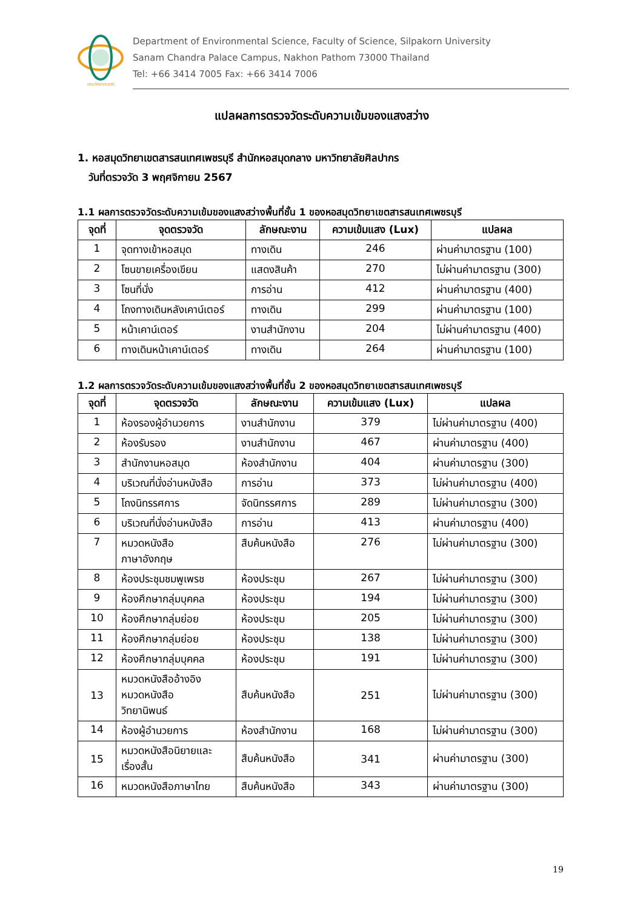คณะวิทยาศาสตร์
Department of Environmental Science, Faculty of Science, Silpakorn University
Sanam Chandra Palace Campus, Nakhon Pathom 73000 Thailand
Tel: +66 3414 7005 Fax: +66 3414 7006
แปลผลการตรวจวัดระดับความเข้มของแสงสว่าง
1. หอสมุดวิทยาเขตสารสนเทศเพชรบุรี สำนักหอสมุดกลาง มหาวิทยาลัยศิลปากร
วันที่ตรวจวัด 3 พฤศจิกายน 2567
1.1 ผลการตรวจวัดระดับความเข้มของแสงสว่างพื้นที่ชั้น 1 ของหอสมุดวิทยาเขตสารสนเทศเพชรบุรี
| จุดที่ | จุดตรวจวัด | ลักษณะงาน | ความเข้มแสง (Lux) | แปลผล |
| --- | --- | --- | --- | --- |
| 1 | จุดทางเข้าหอสมุด | ทางเดิน | 246 | ผ่านค่ามาตรฐาน (100) |
| 2 | โซนขายเครื่องเขียน | แสดงสินค้า | 270 | ไม่ผ่านค่ามาตรฐาน (300) |
| 3 | โซนที่นั่ง | การอ่าน | 412 | ผ่านค่ามาตรฐาน (400) |
| 4 | โถงทางเดินหลังเคาน์เตอร์ | ทางเดิน | 299 | ผ่านค่ามาตรฐาน (100) |
| 5 | หน้าเคาน์เตอร์ | งานสำนักงาน | 204 | ไม่ผ่านค่ามาตรฐาน (400) |
| 6 | ทางเดินหน้าเคาน์เตอร์ | ทางเดิน | 264 | ผ่านค่ามาตรฐาน (100) |
1.2 ผลการตรวจวัดระดับความเข้มของแสงสว่างพื้นที่ชั้น 2 ของหอสมุดวิทยาเขตสารสนเทศเพชรบุรี
| จุดที่ | จุดตรวจวัด | ลักษณะงาน | ความเข้มแสง (Lux) | แปลผล |
| --- | --- | --- | --- | --- |
| 1 | ห้องรองผู้อำนวยการ | งานสำนักงาน | 379 | ไม่ผ่านค่ามาตรฐาน (400) |
| 2 | ห้องรับรอง | งานสำนักงาน | 467 | ผ่านค่ามาตรฐาน (400) |
| 3 | สำนักงานหอสมุด | ห้องสำนักงาน | 404 | ผ่านค่ามาตรฐาน (300) |
| 4 | บริเวณที่นั่งอ่านหนังสือ | การอ่าน | 373 | ไม่ผ่านค่ามาตรฐาน (400) |
| 5 | โถงนิทรรศการ | จัดนิทรรศการ | 289 | ไม่ผ่านค่ามาตรฐาน (300) |
| 6 | บริเวณที่นั่งอ่านหนังสือ | การอ่าน | 413 | ผ่านค่ามาตรฐาน (400) |
| 7 | หมวดหนังสือ ภาษาอังกฤษ | สืบค้นหนังสือ | 276 | ไม่ผ่านค่ามาตรฐาน (300) |
| 8 | ห้องประชุมชมพูเพรช | ห้องประชุม | 267 | ไม่ผ่านค่ามาตรฐาน (300) |
| 9 | ห้องศึกษากลุ่มบุคคล | ห้องประชุม | 194 | ไม่ผ่านค่ามาตรฐาน (300) |
| 10 | ห้องศึกษากลุ่มย่อย | ห้องประชุม | 205 | ไม่ผ่านค่ามาตรฐาน (300) |
| 11 | ห้องศึกษากลุ่มย่อย | ห้องประชุม | 138 | ไม่ผ่านค่ามาตรฐาน (300) |
| 12 | ห้องศึกษากลุ่มบุคคล | ห้องประชุม | 191 | ไม่ผ่านค่ามาตรฐาน (300) |
| 13 | หมวดหนังสืออ้างอิง หมวดหนังสือ วิทยานิพนธ์ | สืบค้นหนังสือ | 251 | ไม่ผ่านค่ามาตรฐาน (300) |
| 14 | ห้องผู้อำนวยการ | ห้องสำนักงาน | 168 | ไม่ผ่านค่ามาตรฐาน (300) |
| 15 | หมวดหนังสือนิยายและ เรื่องสั้น | สืบค้นหนังสือ | 341 | ผ่านค่ามาตรฐาน (300) |
| 16 | หมวดหนังสือภาษาไทย | สืบค้นหนังสือ | 343 | ผ่านค่ามาตรฐาน (300) |
19